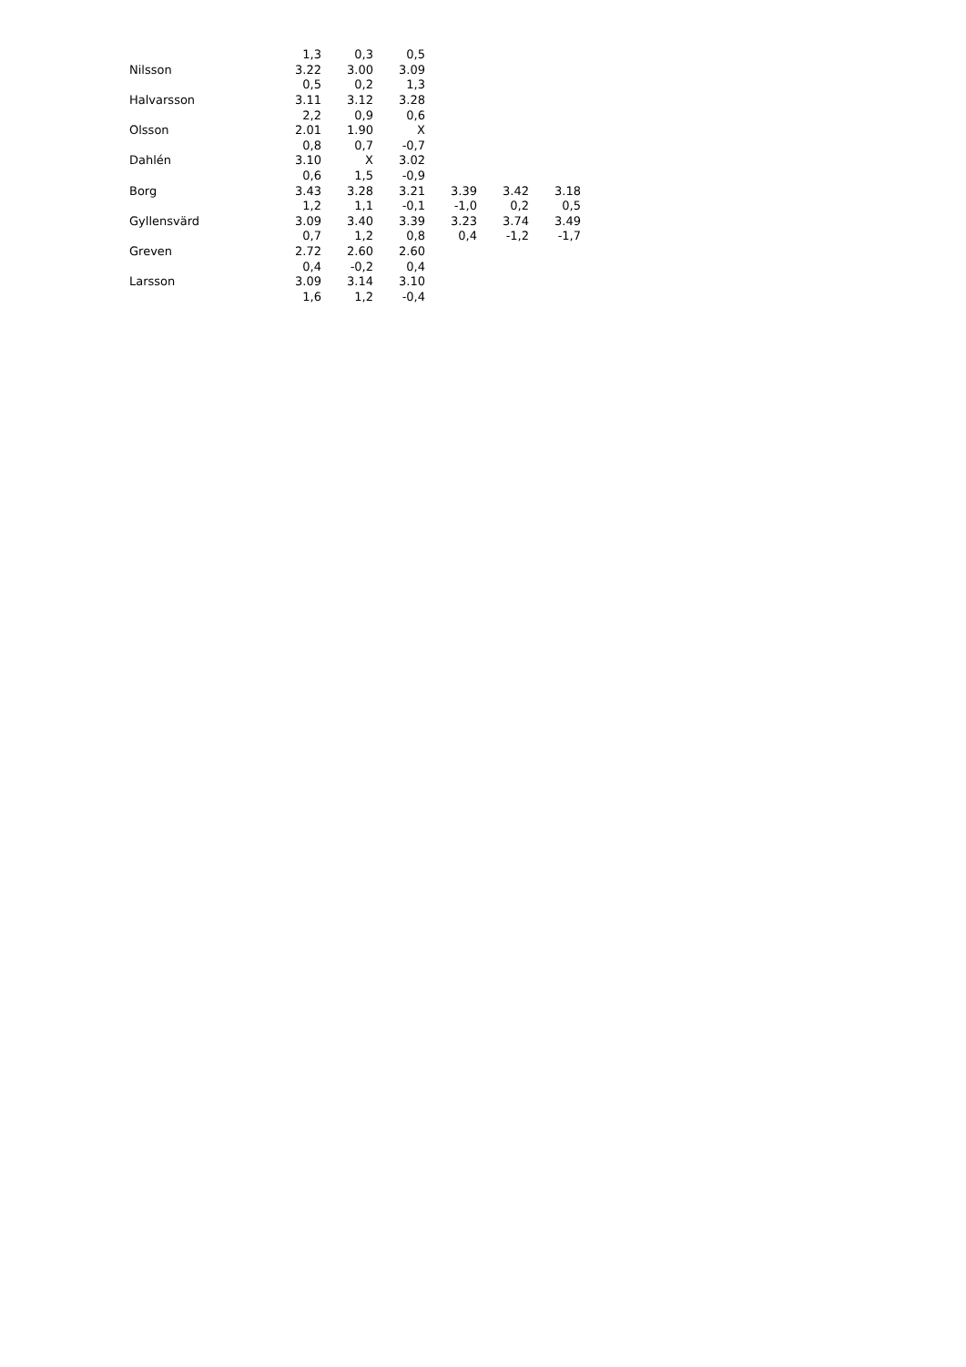| | 1,3 | 0,3 | 0,5 | | | |
| Nilsson | 3.22 | 3.00 | 3.09 | | | |
| | 0,5 | 0,2 | 1,3 | | | |
| Halvarsson | 3.11 | 3.12 | 3.28 | | | |
| | 2,2 | 0,9 | 0,6 | | | |
| Olsson | 2.01 | 1.90 | X | | | |
| | 0,8 | 0,7 | -0,7 | | | |
| Dahlén | 3.10 | X | 3.02 | | | |
| | 0,6 | 1,5 | -0,9 | | | |
| Borg | 3.43 | 3.28 | 3.21 | 3.39 | 3.42 | 3.18 |
| | 1,2 | 1,1 | -0,1 | -1,0 | 0,2 | 0,5 |
| Gyllensvärd | 3.09 | 3.40 | 3.39 | 3.23 | 3.74 | 3.49 |
| | 0,7 | 1,2 | 0,8 | 0,4 | -1,2 | -1,7 |
| Greven | 2.72 | 2.60 | 2.60 | | | |
| | 0,4 | -0,2 | 0,4 | | | |
| Larsson | 3.09 | 3.14 | 3.10 | | | |
| | 1,6 | 1,2 | -0,4 | | | |